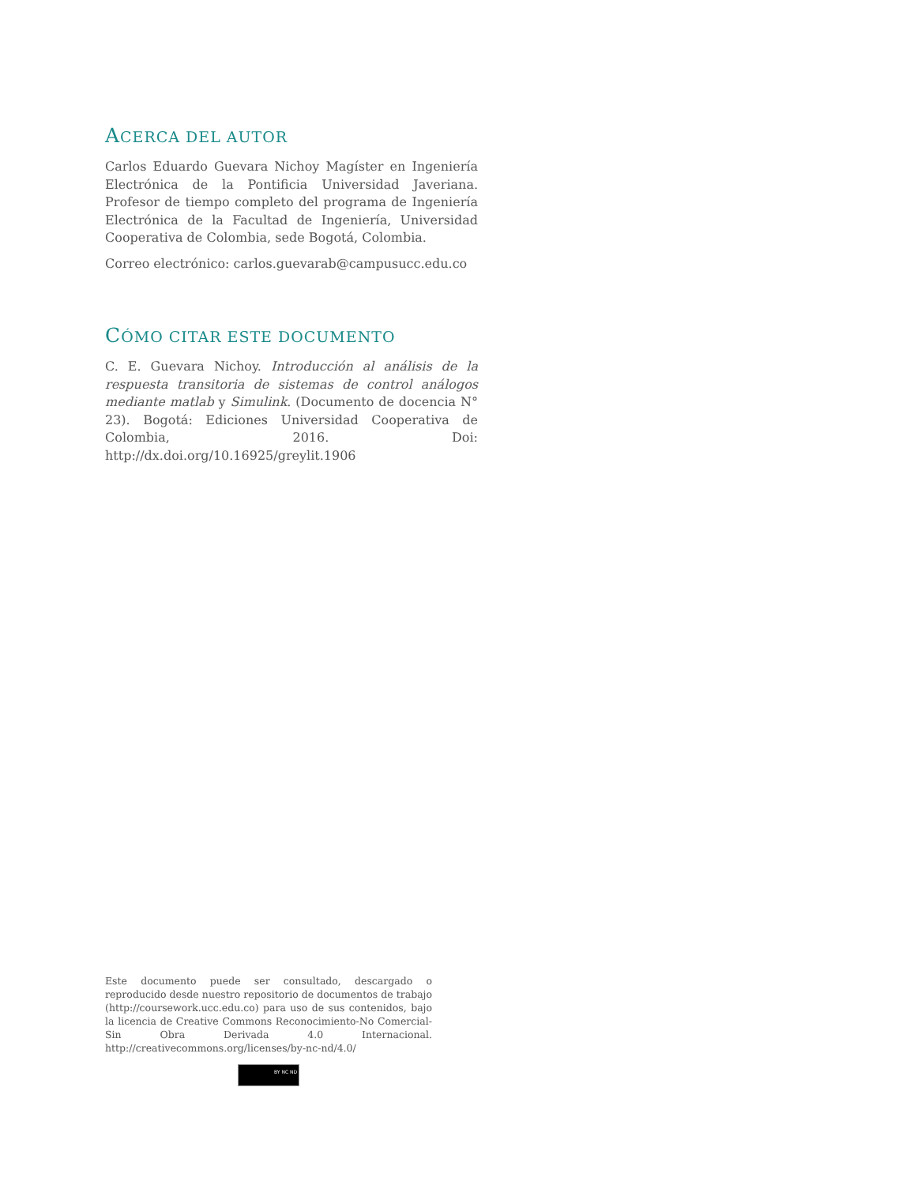ACERCA DEL AUTOR
Carlos Eduardo Guevara Nichoy Magíster en Ingeniería Electrónica de la Pontificia Universidad Javeriana. Profesor de tiempo completo del programa de Ingeniería Electrónica de la Facultad de Ingeniería, Universidad Cooperativa de Colombia, sede Bogotá, Colombia.
Correo electrónico: carlos.guevarab@campusucc.edu.co
CÓMO CITAR ESTE DOCUMENTO
C. E. Guevara Nichoy. Introducción al análisis de la respuesta transitoria de sistemas de control análogos mediante matlab y Simulink. (Documento de docencia N° 23). Bogotá: Ediciones Universidad Cooperativa de Colombia, 2016. Doi: http://dx.doi.org/10.16925/greylit.1906
Este documento puede ser consultado, descargado o reproducido desde nuestro repositorio de documentos de trabajo (http://coursework.ucc.edu.co) para uso de sus contenidos, bajo la licencia de Creative Commons Reconocimiento-No Comercial-Sin Obra Derivada 4.0 Internacional. http://creativecommons.org/licenses/by-nc-nd/4.0/
BY NC ND